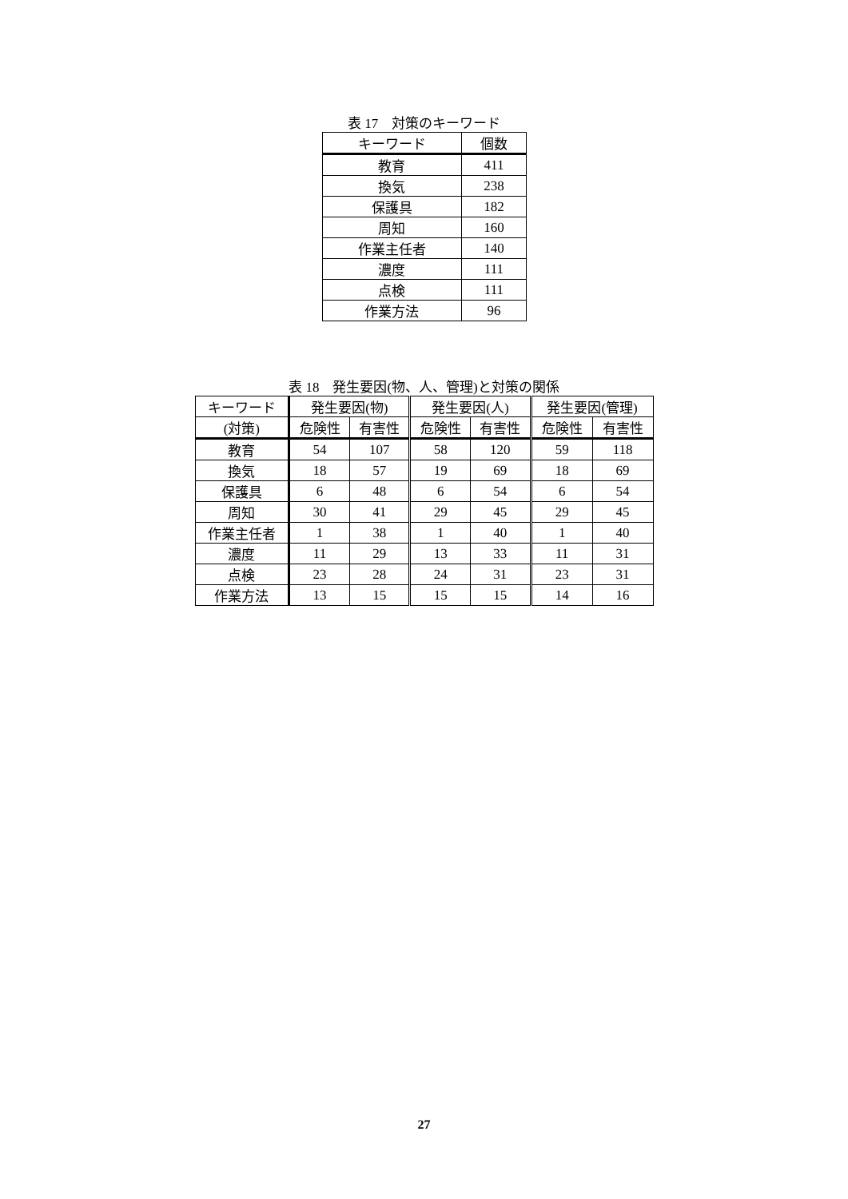表 17　対策のキーワード
| キーワード | 個数 |
| --- | --- |
| 教育 | 411 |
| 換気 | 238 |
| 保護具 | 182 |
| 周知 | 160 |
| 作業主任者 | 140 |
| 濃度 | 111 |
| 点検 | 111 |
| 作業方法 | 96 |
表 18　発生要因(物、人、管理)と対策の関係
| キーワード | 発生要因(物) | | 発生要因(人) | | 発生要因(管理) | |
| --- | --- | --- | --- | --- | --- | --- |
| (対策) | 危険性 | 有害性 | 危険性 | 有害性 | 危険性 | 有害性 |
| 教育 | 54 | 107 | 58 | 120 | 59 | 118 |
| 換気 | 18 | 57 | 19 | 69 | 18 | 69 |
| 保護具 | 6 | 48 | 6 | 54 | 6 | 54 |
| 周知 | 30 | 41 | 29 | 45 | 29 | 45 |
| 作業主任者 | 1 | 38 | 1 | 40 | 1 | 40 |
| 濃度 | 11 | 29 | 13 | 33 | 11 | 31 |
| 点検 | 23 | 28 | 24 | 31 | 23 | 31 |
| 作業方法 | 13 | 15 | 15 | 15 | 14 | 16 |
27